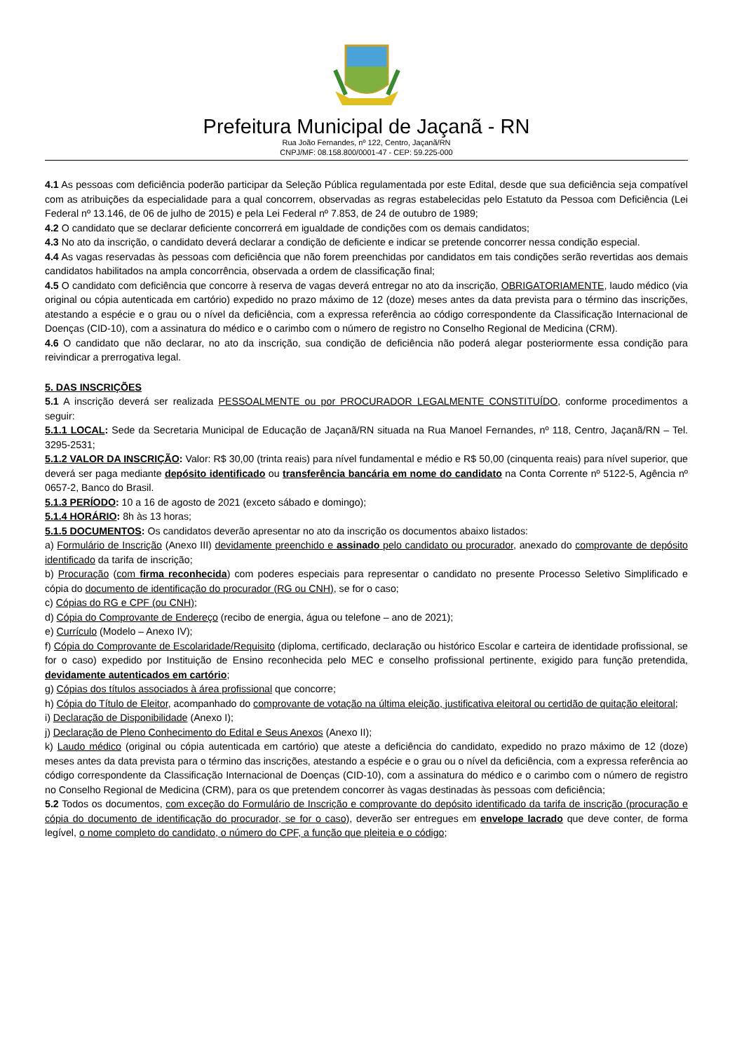Prefeitura Municipal de Jaçanã - RN
Rua João Fernandes, nº 122, Centro, Jaçanã/RN
CNPJ/MF: 08.158.800/0001-47 - CEP: 59.225-000
4.1 As pessoas com deficiência poderão participar da Seleção Pública regulamentada por este Edital, desde que sua deficiência seja compatível com as atribuições da especialidade para a qual concorrem, observadas as regras estabelecidas pelo Estatuto da Pessoa com Deficiência (Lei Federal nº 13.146, de 06 de julho de 2015) e pela Lei Federal nº 7.853, de 24 de outubro de 1989;
4.2 O candidato que se declarar deficiente concorrerá em igualdade de condições com os demais candidatos;
4.3 No ato da inscrição, o candidato deverá declarar a condição de deficiente e indicar se pretende concorrer nessa condição especial.
4.4 As vagas reservadas às pessoas com deficiência que não forem preenchidas por candidatos em tais condições serão revertidas aos demais candidatos habilitados na ampla concorrência, observada a ordem de classificação final;
4.5 O candidato com deficiência que concorre à reserva de vagas deverá entregar no ato da inscrição, OBRIGATORIAMENTE, laudo médico (via original ou cópia autenticada em cartório) expedido no prazo máximo de 12 (doze) meses antes da data prevista para o término das inscrições, atestando a espécie e o grau ou o nível da deficiência, com a expressa referência ao código correspondente da Classificação Internacional de Doenças (CID-10), com a assinatura do médico e o carimbo com o número de registro no Conselho Regional de Medicina (CRM).
4.6 O candidato que não declarar, no ato da inscrição, sua condição de deficiência não poderá alegar posteriormente essa condição para reivindicar a prerrogativa legal.
5. DAS INSCRIÇÕES
5.1 A inscrição deverá ser realizada PESSOALMENTE ou por PROCURADOR LEGALMENTE CONSTITUÍDO, conforme procedimentos a seguir:
5.1.1 LOCAL: Sede da Secretaria Municipal de Educação de Jaçanã/RN situada na Rua Manoel Fernandes, nº 118, Centro, Jaçanã/RN – Tel. 3295-2531;
5.1.2 VALOR DA INSCRIÇÃO: Valor: R$ 30,00 (trinta reais) para nível fundamental e médio e R$ 50,00 (cinquenta reais) para nível superior, que deverá ser paga mediante depósito identificado ou transferência bancária em nome do candidato na Conta Corrente nº 5122-5, Agência nº 0657-2, Banco do Brasil.
5.1.3 PERÍODO: 10 a 16 de agosto de 2021 (exceto sábado e domingo);
5.1.4 HORÁRIO: 8h às 13 horas;
5.1.5 DOCUMENTOS: Os candidatos deverão apresentar no ato da inscrição os documentos abaixo listados:
a) Formulário de Inscrição (Anexo III) devidamente preenchido e assinado pelo candidato ou procurador, anexado do comprovante de depósito identificado da tarifa de inscrição;
b) Procuração (com firma reconhecida) com poderes especiais para representar o candidato no presente Processo Seletivo Simplificado e cópia do documento de identificação do procurador (RG ou CNH), se for o caso;
c) Cópias do RG e CPF (ou CNH);
d) Cópia do Comprovante de Endereço (recibo de energia, água ou telefone – ano de 2021);
e) Currículo (Modelo – Anexo IV);
f) Cópia do Comprovante de Escolaridade/Requisito (diploma, certificado, declaração ou histórico Escolar e carteira de identidade profissional, se for o caso) expedido por Instituição de Ensino reconhecida pelo MEC e conselho profissional pertinente, exigido para função pretendida, devidamente autenticados em cartório;
g) Cópias dos títulos associados à área profissional que concorre;
h) Cópia do Título de Eleitor, acompanhado do comprovante de votação na última eleição, justificativa eleitoral ou certidão de quitação eleitoral;
i) Declaração de Disponibilidade (Anexo I);
j) Declaração de Pleno Conhecimento do Edital e Seus Anexos (Anexo II);
k) Laudo médico (original ou cópia autenticada em cartório) que ateste a deficiência do candidato, expedido no prazo máximo de 12 (doze) meses antes da data prevista para o término das inscrições, atestando a espécie e o grau ou o nível da deficiência, com a expressa referência ao código correspondente da Classificação Internacional de Doenças (CID-10), com a assinatura do médico e o carimbo com o número de registro no Conselho Regional de Medicina (CRM), para os que pretendem concorrer às vagas destinadas às pessoas com deficiência;
5.2 Todos os documentos, com exceção do Formulário de Inscrição e comprovante do depósito identificado da tarifa de inscrição (procuração e cópia do documento de identificação do procurador, se for o caso), deverão ser entregues em envelope lacrado que deve conter, de forma legível, o nome completo do candidato, o número do CPF, a função que pleiteia e o código;